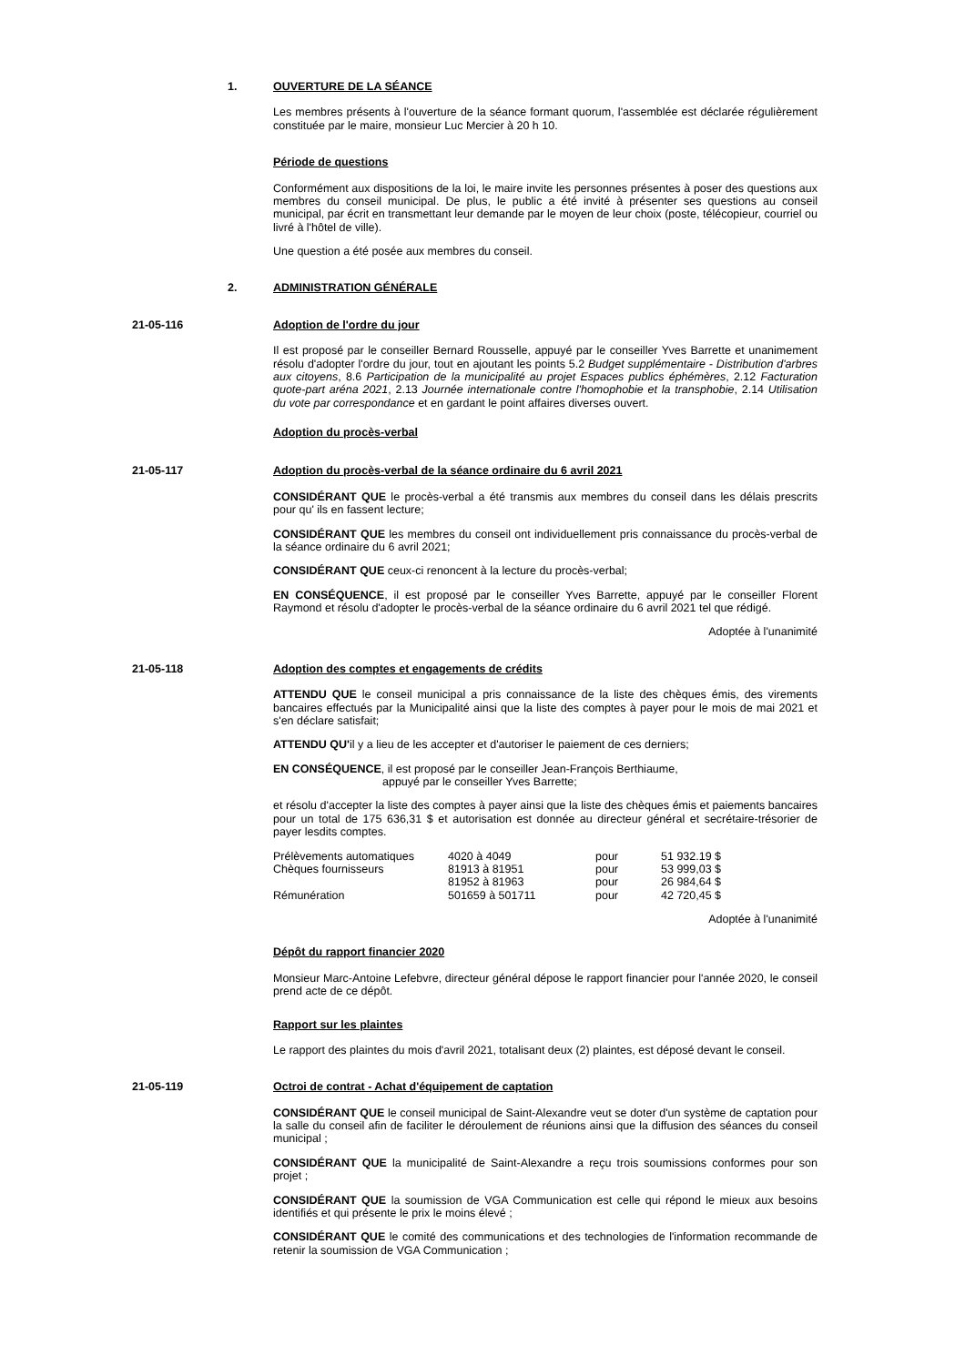1. OUVERTURE DE LA SÉANCE
Les membres présents à l'ouverture de la séance formant quorum, l'assemblée est déclarée régulièrement constituée par le maire, monsieur Luc Mercier à 20 h 10.
Période de questions
Conformément aux dispositions de la loi, le maire invite les personnes présentes à poser des questions aux membres du conseil municipal. De plus, le public a été invité à présenter ses questions au conseil municipal, par écrit en transmettant leur demande par le moyen de leur choix (poste, télécopieur, courriel ou livré à l'hôtel de ville).
Une question a été posée aux membres du conseil.
2. ADMINISTRATION GÉNÉRALE
21-05-116 Adoption de l'ordre du jour
Il est proposé par le conseiller Bernard Rousselle, appuyé par le conseiller Yves Barrette et unanimement résolu d'adopter l'ordre du jour, tout en ajoutant les points 5.2 Budget supplémentaire - Distribution d'arbres aux citoyens, 8.6 Participation de la municipalité au projet Espaces publics éphémères, 2.12 Facturation quote-part aréna 2021, 2.13 Journée internationale contre l'homophobie et la transphobie, 2.14 Utilisation du vote par correspondance et en gardant le point affaires diverses ouvert.
Adoption du procès-verbal
21-05-117 Adoption du procès-verbal de la séance ordinaire du 6 avril 2021
CONSIDÉRANT QUE le procès-verbal a été transmis aux membres du conseil dans les délais prescrits pour qu' ils en fassent lecture;
CONSIDÉRANT QUE les membres du conseil ont individuellement pris connaissance du procès-verbal de la séance ordinaire du 6 avril 2021;
CONSIDÉRANT QUE ceux-ci renoncent à la lecture du procès-verbal;
EN CONSÉQUENCE, il est proposé par le conseiller Yves Barrette, appuyé par le conseiller Florent Raymond et résolu d'adopter le procès-verbal de la séance ordinaire du 6 avril 2021 tel que rédigé.
Adoptée à l'unanimité
21-05-118 Adoption des comptes et engagements de crédits
ATTENDU QUE le conseil municipal a pris connaissance de la liste des chèques émis, des virements bancaires effectués par la Municipalité ainsi que la liste des comptes à payer pour le mois de mai 2021 et s'en déclare satisfait;
ATTENDU QU'il y a lieu de les accepter et d'autoriser le paiement de ces derniers;
EN CONSÉQUENCE, il est proposé par le conseiller Jean-François Berthiaume,
appuyé par le conseiller Yves Barrette;
et résolu d'accepter la liste des comptes à payer ainsi que la liste des chèques émis et paiements bancaires pour un total de 175 636,31 $ et autorisation est donnée au directeur général et secrétaire-trésorier de payer lesdits comptes.
| Prélèvements automatiques | 4020 à 4049 | pour | 51 932.19 $ |
| Chèques fournisseurs | 81913 à 81951 | pour | 53 999,03 $ |
| | 81952 à 81963 | pour | 26 984,64 $ |
| Rémunération | 501659 à 501711 | pour | 42 720,45 $ |
Adoptée à l'unanimité
Dépôt du rapport financier 2020
Monsieur Marc-Antoine Lefebvre, directeur général dépose le rapport financier pour l'année 2020, le conseil prend acte de ce dépôt.
Rapport sur les plaintes
Le rapport des plaintes du mois d'avril 2021, totalisant deux (2) plaintes, est déposé devant le conseil.
21-05-119 Octroi de contrat - Achat d'équipement de captation
CONSIDÉRANT QUE le conseil municipal de Saint-Alexandre veut se doter d'un système de captation pour la salle du conseil afin de faciliter le déroulement de réunions ainsi que la diffusion des séances du conseil municipal ;
CONSIDÉRANT QUE la municipalité de Saint-Alexandre a reçu trois soumissions conformes pour son projet ;
CONSIDÉRANT QUE la soumission de VGA Communication est celle qui répond le mieux aux besoins identifiés et qui présente le prix le moins élevé ;
CONSIDÉRANT QUE le comité des communications et des technologies de l'information recommande de retenir la soumission de VGA Communication ;